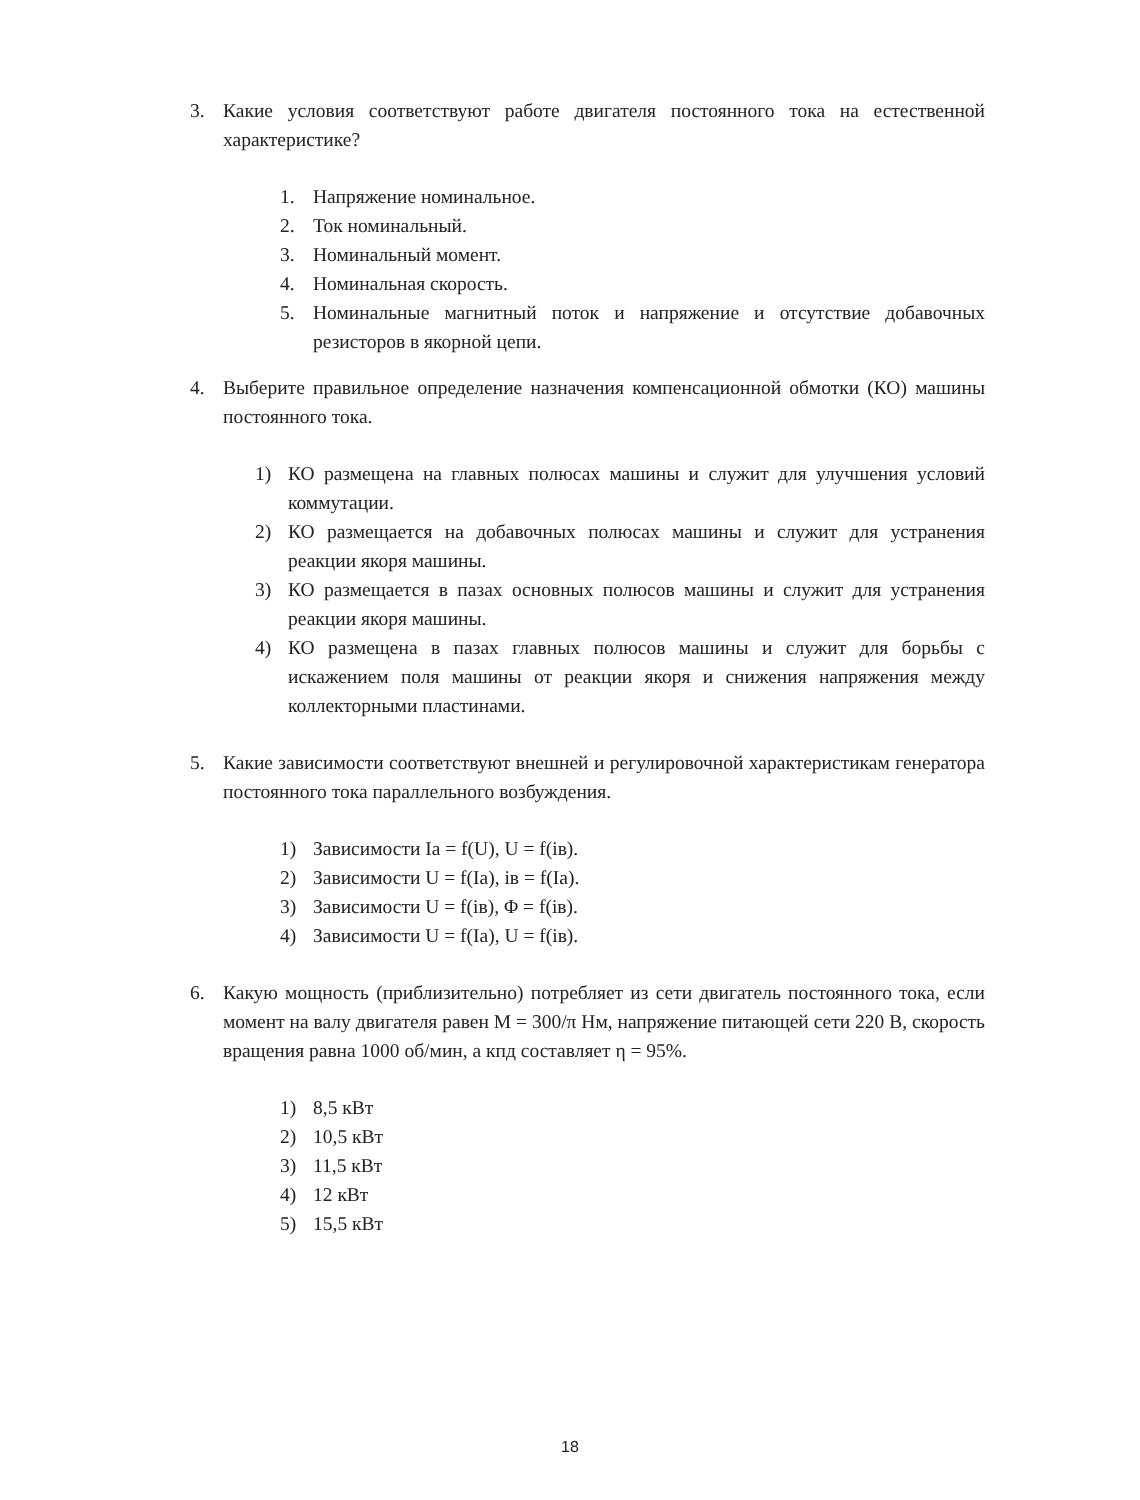3. Какие условия соответствуют работе двигателя постоянного тока на естественной характеристике?
1. Напряжение номинальное.
2. Ток номинальный.
3. Номинальный момент.
4. Номинальная скорость.
5. Номинальные магнитный поток и напряжение и отсутствие добавочных резисторов в якорной цепи.
4. Выберите правильное определение назначения компенсационной обмотки (КО) машины постоянного тока.
1) КО размещена на главных полюсах машины и служит для улучшения условий коммутации.
2) КО размещается на добавочных полюсах машины и служит для устранения реакции якоря машины.
3) КО размещается в пазах основных полюсов машины и служит для устранения реакции якоря машины.
4) КО размещена в пазах главных полюсов машины и служит для борьбы с искажением поля машины от реакции якоря и снижения напряжения между коллекторными пластинами.
5. Какие зависимости соответствуют внешней и регулировочной характеристикам генератора постоянного тока параллельного возбуждения.
1) Зависимости Ia = f(U), U = f(iв).
2) Зависимости U = f(Ia), iв = f(Ia).
3) Зависимости U = f(iв), Φ = f(iв).
4) Зависимости U = f(Ia), U = f(iв).
6. Какую мощность (приблизительно) потребляет из сети двигатель постоянного тока, если момент на валу двигателя равен М = 300/π Нм, напряжение питающей сети 220 В, скорость вращения равна 1000 об/мин, а кпд составляет η = 95%.
1) 8,5 кВт
2) 10,5 кВт
3) 11,5 кВт
4) 12 кВт
5) 15,5 кВт
18